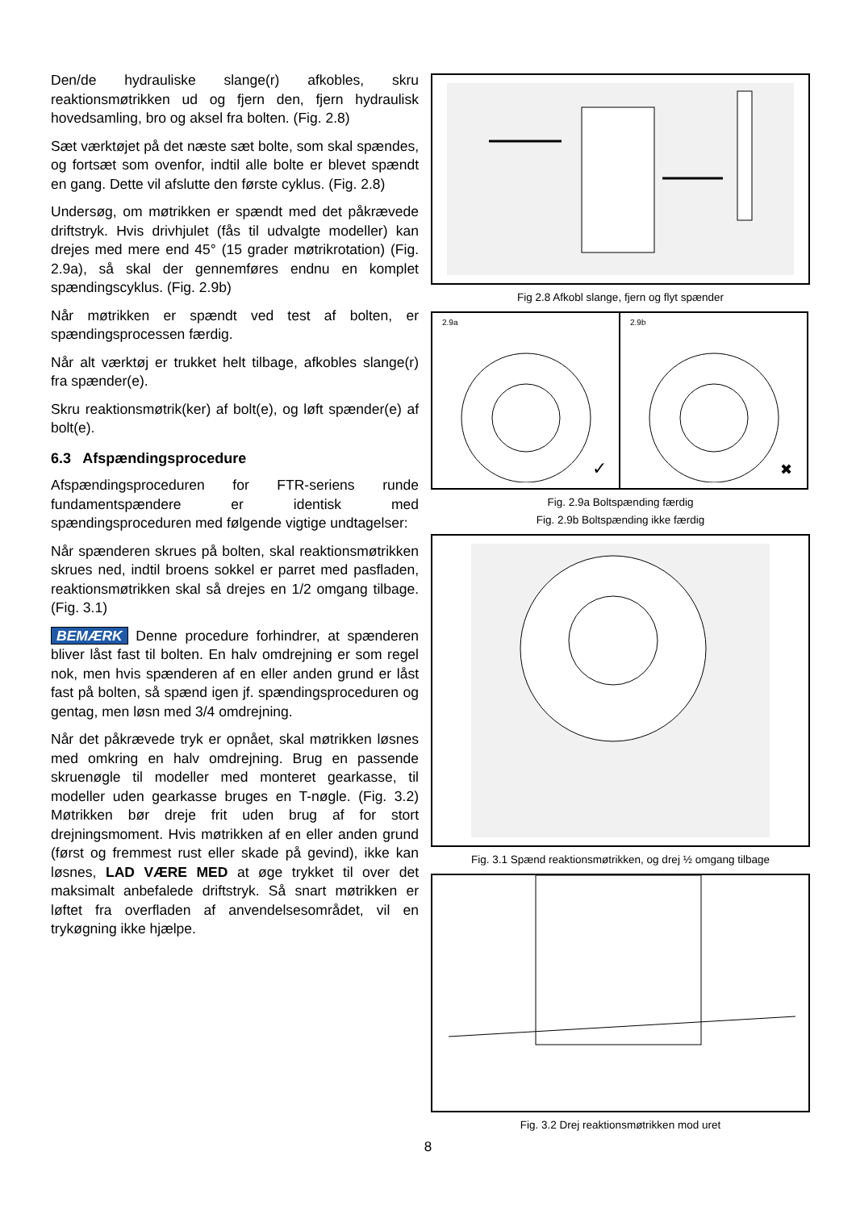Den/de hydrauliske slange(r) afkobles, skru reaktionsmøtrikken ud og fjern den, fjern hydraulisk hovedsamling, bro og aksel fra bolten. (Fig. 2.8)
Sæt værktøjet på det næste sæt bolte, som skal spændes, og fortsæt som ovenfor, indtil alle bolte er blevet spændt en gang. Dette vil afslutte den første cyklus. (Fig. 2.8)
Undersøg, om møtrikken er spændt med det påkrævede driftstryk. Hvis drivhjulet (fås til udvalgte modeller) kan drejes med mere end 45° (15 grader møtrikrotation) (Fig. 2.9a), så skal der gennemføres endnu en komplet spændingscyklus. (Fig. 2.9b)
Når møtrikken er spændt ved test af bolten, er spændingsprocessen færdig.
Når alt værktøj er trukket helt tilbage, afkobles slange(r) fra spænder(e).
Skru reaktionsmøtrik(ker) af bolt(e), og løft spænder(e) af bolt(e).
6.3 Afspændingsprocedure
Afspændingsproceduren for FTR-seriens runde fundamentspændere er identisk med spændingsproceduren med følgende vigtige undtagelser:
Når spænderen skrues på bolten, skal reaktionsmøtrikken skrues ned, indtil broens sokkel er parret med pasfladen, reaktionsmøtrikken skal så drejes en 1/2 omgang tilbage. (Fig. 3.1)
BEMÆRK Denne procedure forhindrer, at spænderen bliver låst fast til bolten. En halv omdrejning er som regel nok, men hvis spænderen af en eller anden grund er låst fast på bolten, så spænd igen jf. spændingsproceduren og gentag, men løsn med 3/4 omdrejning.
Når det påkrævede tryk er opnået, skal møtrikken løsnes med omkring en halv omdrejning. Brug en passende skruenøgle til modeller med monteret gearkasse, til modeller uden gearkasse bruges en T-nøgle. (Fig. 3.2) Møtrikken bør dreje frit uden brug af for stort drejningsmoment. Hvis møtrikken af en eller anden grund (først og fremmest rust eller skade på gevind), ikke kan løsnes, LAD VÆRE MED at øge trykket til over det maksimalt anbefalede driftstryk. Så snart møtrikken er løftet fra overfladen af anvendelsesområdet, vil en trykøgning ikke hjælpe.
Fig 2.8 Afkobl slange, fjern og flyt spænder
2.9a
✓
2.9b
✖
Fig. 2.9a Boltspænding færdig
Fig. 2.9b Boltspænding ikke færdig
Fig. 3.1 Spænd reaktionsmøtrikken, og drej ½ omgang tilbage
Fig. 3.2 Drej reaktionsmøtrikken mod uret
8